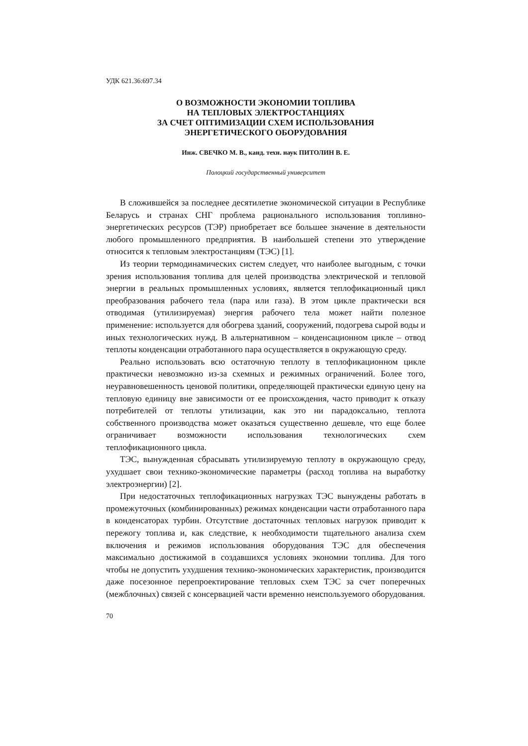УДК 621.36:697.34
О ВОЗМОЖНОСТИ ЭКОНОМИИ ТОПЛИВА
НА ТЕПЛОВЫХ ЭЛЕКТРОСТАНЦИЯХ
ЗА СЧЕТ ОПТИМИЗАЦИИ СХЕМ ИСПОЛЬЗОВАНИЯ
ЭНЕРГЕТИЧЕСКОГО ОБОРУДОВАНИЯ
Инж. СВЕЧКО М. В., канд. техн. наук ПИТОЛИН В. Е.
Полоцкий государственный университет
В сложившейся за последнее десятилетие экономической ситуации в Республике Беларусь и странах СНГ проблема рационального использования топливно-энергетических ресурсов (ТЭР) приобретает все большее значение в деятельности любого промышленного предприятия. В наибольшей степени это утверждение относится к тепловым электростанциям (ТЭС) [1].
Из теории термодинамических систем следует, что наиболее выгодным, с точки зрения использования топлива для целей производства электрической и тепловой энергии в реальных промышленных условиях, является теплофикационный цикл преобразования рабочего тела (пара или газа). В этом цикле практически вся отводимая (утилизируемая) энергия рабочего тела может найти полезное применение: используется для обогрева зданий, сооружений, подогрева сырой воды и иных технологических нужд. В альтернативном – конденсационном цикле – отвод теплоты конденсации отработанного пара осуществляется в окружающую среду.
Реально использовать всю остаточную теплоту в теплофикационном цикле практически невозможно из-за схемных и режимных ограничений. Более того, неуравновешенность ценовой политики, определяющей практически единую цену на тепловую единицу вне зависимости от ее происхождения, часто приводит к отказу потребителей от теплоты утилизации, как это ни парадоксально, теплота собственного производства может оказаться существенно дешевле, что еще более ограничивает возможности использования технологических схем теплофикационного цикла.
ТЭС, вынужденная сбрасывать утилизируемую теплоту в окружающую среду, ухудшает свои технико-экономические параметры (расход топлива на выработку электроэнергии) [2].
При недостаточных теплофикационных нагрузках ТЭС вынуждены работать в промежуточных (комбинированных) режимах конденсации части отработанного пара в конденсаторах турбин. Отсутствие достаточных тепловых нагрузок приводит к пережогу топлива и, как следствие, к необходимости тщательного анализа схем включения и режимов использования оборудования ТЭС для обеспечения максимально достижимой в создавшихся условиях экономии топлива. Для того чтобы не допустить ухудшения технико-экономических характеристик, производится даже посезонное перепроектирование тепловых схем ТЭС за счет поперечных (межблочных) связей с консервацией части временно неиспользуемого оборудования.
70